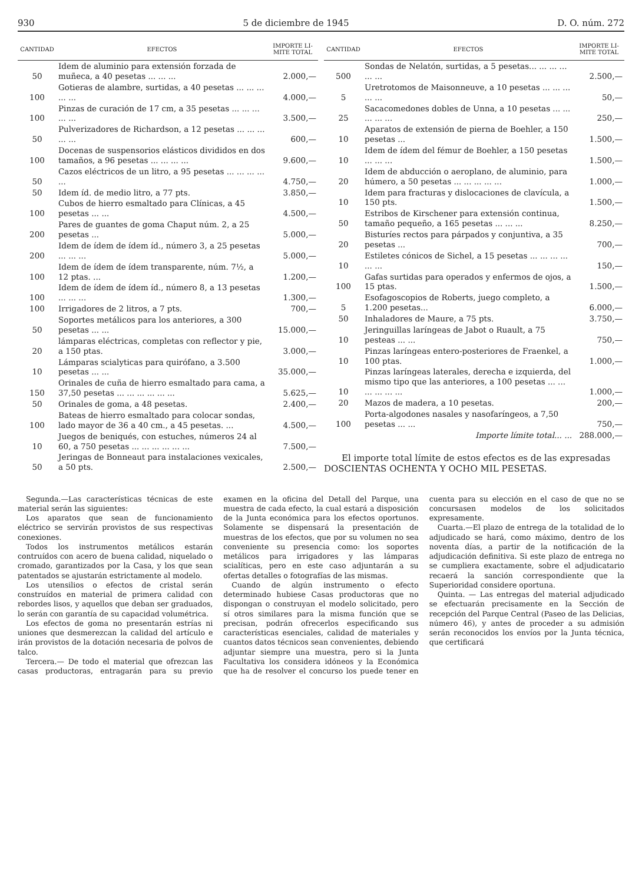930 5 de diciembre de 1945 D. O. núm. 272
| CANTIDAD | EFECTOS | IMPORTE LI-MITE TOTAL |
| --- | --- | --- |
| 50 | Idem de aluminio para extensión forzada de muñeca, a 40 pesetas ... ... ... | 2.000,— |
| 100 | Gotieras de alambre, surtidas, a 40 pesetas ... ... ... ... ... | 4.000,— |
| 100 | Pinzas de curación de 17 cm, a 35 pesetas ... ... ... ... ... | 3.500,— |
| 50 | Pulverizadores de Richardson, a 12 pesetas ... ... ... ... ... | 600,— |
| 100 | Docenas de suspensorios elásticos divididos en dos tamaños, a 96 pesetas ... ... ... ... | 9.600,— |
| 50 | Cazos eléctricos de un litro, a 95 pesetas ... ... ... ... ... | 4.750,— |
| 50 | Idem íd. de medio litro, a 77 pts. | 3.850,— |
| 100 | Cubos de hierro esmaltado para Clínicas, a 45 pesetas ... ... | 4.500,— |
| 200 | Pares de guantes de goma Chaput núm. 2, a 25 pesetas ... | 5.000,— |
| 200 | Idem de ídem de ídem íd., número 3, a 25 pesetas ... ... ... | 5.000,— |
| 100 | Idem de ídem de ídem transparente, núm. 7½, a 12 ptas. ... | 1.200,— |
| 100 | Idem de ídem de ídem íd., número 8, a 13 pesetas ... ... ... | 1.300,— |
| 100 | Irrigadores de 2 litros, a 7 pts. | 700,— |
| 50 | Soportes metálicos para los anteriores, a 300 pesetas ... ... | 15.000,— |
| 20 | lámparas eléctricas, completas con reflector y pie, a 150 ptas. | 3.000,— |
| 10 | Lámparas scialyticas para quirófano, a 3.500 pesetas ... ... | 35.000,— |
| 150 | Orinales de cuña de hierro esmaltado para cama, a 37,50 pesetas ... ... ... ... ... ... | 5.625,— |
| 50 | Orinales de goma, a 48 pesetas. | 2.400,— |
| 100 | Bateas de hierro esmaltado para colocar sondas, lado mayor de 36 a 40 cm., a 45 pesetas. ... | 4.500,— |
| 10 | Juegos de beniqués, con estuches, números 24 al 60, a 750 pesetas ... ... ... ... ... ... | 7.500,— |
| 50 | Jeringas de Bonneaut para instalaciones vexicales, a 50 pts. | 2.500,— |
| CANTIDAD | EFECTOS | IMPORTE LI-MITE TOTAL |
| --- | --- | --- |
| 500 | Sondas de Nelatón, surtidas, a 5 pesetas... ... ... ... ... ... | 2.500,— |
| 5 | Uretrotomos de Maisonneuve, a 10 pesetas ... ... ... ... ... | 50,— |
| 25 | Sacacomedones dobles de Unna, a 10 pesetas ... ... ... ... ... | 250,— |
| 10 | Aparatos de extensión de pierna de Boehler, a 150 pesetas ... | 1.500,— |
| 10 | Idem de ídem del fémur de Boehler, a 150 pesetas ... ... ... | 1.500,— |
| 20 | Idem de abducción o aeroplano, de aluminio, para húmero, a 50 pesetas ... ... ... ... ... | 1.000,— |
| 10 | Idem para fracturas y dislocaciones de clavícula, a 150 pts. | 1.500,— |
| 50 | Estribos de Kirschener para extensión continua, tamaño pequeño, a 165 pesetas ... ... ... | 8.250,— |
| 20 | Bisturíes rectos para párpados y conjuntiva, a 35 pesetas ... | 700,— |
| 10 | Estiletes cónicos de Sichel, a 15 pesetas ... ... ... ... ... ... | 150,— |
| 100 | Gafas surtidas para operados y enfermos de ojos, a 15 ptas. | 1.500,— |
| 5 | Esofagoscopios de Roberts, juego completo, a 1.200 pesetas... | 6.000,— |
| 50 | Inhaladores de Maure, a 75 pts. | 3.750,— |
| 10 | Jeringuillas laríngeas de Jabot o Ruault, a 75 pesteas ... ... | 750,— |
| 10 | Pinzas laríngeas entero-posteriores de Fraenkel, a 100 ptas. | 1.000,— |
| 10 | Pinzas laríngeas laterales, derecha e izquierda, del mismo tipo que las anteriores, a 100 pesetas ... ... ... ... ... ... | 1.000,— |
| 20 | Mazos de madera, a 10 pesetas. | 200,— |
| 100 | Porta-algodones nasales y nasofaríngeos, a 7,50 pesetas ... ... | 750,— |
| | Importe límite total... ... | 288.000,— |
El importe total límite de estos efectos es de las expresadas DOSCIENTAS OCHENTA Y OCHO MIL PESETAS.
Segunda.—Las características técnicas de este material serán las siguientes:
Los aparatos que sean de funcionamiento eléctrico se servirán provistos de sus respectivas conexiones.
Todos los instrumentos metálicos estarán contruídos con acero de buena calidad, niquelado o cromado, garantizados por la Casa, y los que sean patentados se ajustarán estrictamente al modelo.
Los utensilios o efectos de cristal serán construídos en material de primera calidad con rebordes lisos, y aquellos que deban ser graduados, lo serán con garantía de su capacidad volumétrica.
Los efectos de goma no presentarán estrías ni uniones que desmerezcan la calidad del artículo e irán provistos de la dotación necesaria de polvos de talco.
Tercera.— De todo el material que ofrezcan las casas productoras, entragarán para su previo examen en la oficina del Detall del Parque, una muestra de cada efecto, la cual estará a disposición de la Junta económica para los efectos oportunos. Solamente se dispensará la presentación de muestras de los efectos, que por su volumen no sea conveniente su presencia como: los soportes metálicos para irrigadores y las lámparas scialíticas, pero en este caso adjuntarán a su ofertas detalles o fotografías de las mismas.
Cuando de algún instrumento o efecto determinado hubiese Casas productoras que no dispongan o construyan el modelo solicitado, pero sí otros similares para la misma función que se precisan, podrán ofrecerlos especificando sus características esenciales, calidad de materiales y cuantos datos técnicos sean convenientes, debiendo adjuntar siempre una muestra, pero si la Junta Facultativa los considera idóneos y la Económica que ha de resolver el concurso los puede tener en cuenta para su elección en el caso de que no se concursasen modelos de los solicitados expresamente.
Cuarta.—El plazo de entrega de la totalidad de lo adjudicado se hará, como máximo, dentro de los noventa días, a partir de la notificación de la adjudicación definitiva. Si este plazo de entrega no se cumpliera exactamente, sobre el adjudicatario recaerá la sanción correspondiente que la Superioridad considere oportuna.
Quinta. — Las entregas del material adjudicado se efectuarán precisamente en la Sección de recepción del Parque Central (Paseo de las Delicias, número 46), y antes de proceder a su admisión serán reconocidos los envíos por la Junta técnica, que certificará